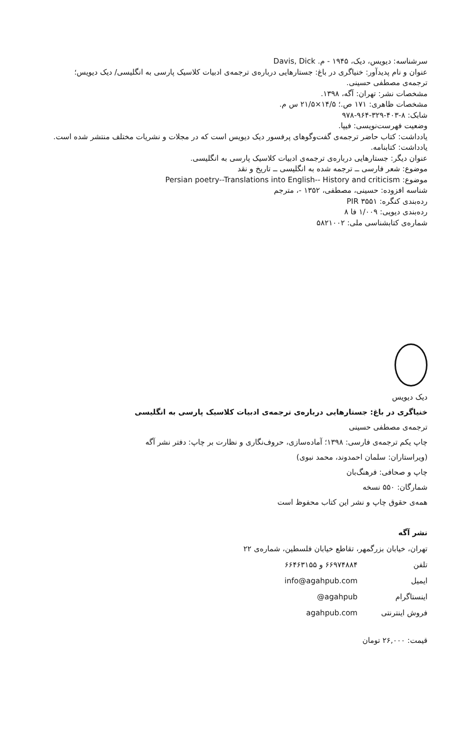سرشناسه: دیویس، دیک، ۱۹۴۵ - م. Davis, Dick
عنوان و نام پدیدآور: خنیاگری در باغ: جستارهایی درباره‌ی ترجمه‌ی ادبیات کلاسیک پارسی به انگلیسی/ دیک دیویس؛ ترجمه‌ی مصطفی حسینی.
مشخصات نشر: تهران: آگه، ۱۳۹۸.
مشخصات ظاهری: ۱۷۱ ص.؛ ۱۴/۵×۲۱/۵ س م.
شابک: ۸-۴۰۳-۳۲۹-۹۶۴-۹۷۸
وضعیت فهرست‌نویسی: فیپا.
یادداشت: کتاب حاضر ترجمه‌ی گفت‌وگوهای پرفسور دیک دیویس است که در مجلات و نشریات مختلف منتشر شده است.
یادداشت: کتابنامه.
عنوان دیگر: جستارهایی درباره‌ی ترجمه‌ی ادبیات کلاسیک پارسی به انگلیسی.
موضوع: شعر فارسی ــ ترجمه شده به انگلیسی ــ تاریخ و نقد
موضوع: Persian poetry--Translations into English-- History and criticism
شناسه افزوده: حسینی، مصطفی، ۱۳۵۲ -، مترجم
رده‌بندی کنگره: PIR ۳۵۵۱
رده‌بندی دیویی: ۱/۰۰۹ فا ۸
شماره‌ی کتابشناسی ملی: ۵۸۲۱۰۰۲
دیک دیویس
خنیاگری در باغ: جستارهایی درباره‌ی ترجمه‌ی ادبیات کلاسیک پارسی به انگلیسی
ترجمه‌ی مصطفی حسینی
چاپ یکم ترجمه‌ی فارسی: ۱۳۹۸؛ آماده‌سازی، حروف‌نگاری و نظارت بر چاپ: دفتر نشر آگه
(ویراستاران: سلمان احمدوند، محمد نبوی)
چاپ و صحافی: فرهنگ‌بان
شمارگان: ۵۵۰ نسخه
همه‌ی حقوق چاپ و نشر این کتاب محفوظ است
نشر آگه
تهران، خیابان بزرگمهر، تقاطع خیابان فلسطین، شماره‌ی ۲۲
تلفن ۶۶۹۷۴۸۸۴ و ۶۶۴۶۳۱۵۵
ایمیل info@agahpub.com
اینستاگرام @agahpub
فروش اینترنتی agahpub.com
قیمت: ۲۶,۰۰۰ تومان